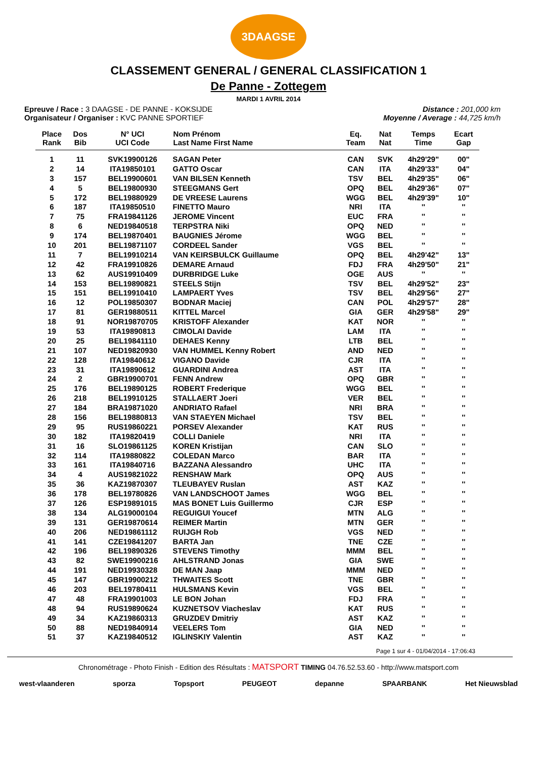3DAAGSE
CLASSEMENT GENERAL / GENERAL CLASSIFICATION 1
De Panne - Zottegem
MARDI 1 AVRIL 2014
Epreuve / Race : 3 DAAGSE - DE PANNE - KOKSIJDE
Organisateur / Organiser : KVC PANNE SPORTIEF
Distance : 201,000 km
Moyenne / Average : 44,725 km/h
| Place Rank | Dos Bib | N° UCI UCI Code | Nom Prénom Last Name First Name | Eq. Team | Nat Nat | Temps Time | Ecart Gap |
| --- | --- | --- | --- | --- | --- | --- | --- |
| 1 | 11 | SVK19900126 | SAGAN Peter | CAN | SVK | 4h29'29" | 00" |
| 2 | 14 | ITA19850101 | GATTO Oscar | CAN | ITA | 4h29'33" | 04" |
| 3 | 157 | BEL19900601 | VAN BILSEN Kenneth | TSV | BEL | 4h29'35" | 06" |
| 4 | 5 | BEL19800930 | STEEGMANS Gert | OPQ | BEL | 4h29'36" | 07" |
| 5 | 172 | BEL19880929 | DE VREESE Laurens | WGG | BEL | 4h29'39" | 10" |
| 6 | 187 | ITA19850510 | FINETTO Mauro | NRI | ITA | '' | '' |
| 7 | 75 | FRA19841126 | JEROME Vincent | EUC | FRA | '' | '' |
| 8 | 6 | NED19840518 | TERPSTRA Niki | OPQ | NED | '' | '' |
| 9 | 174 | BEL19870401 | BAUGNIES Jérome | WGG | BEL | '' | '' |
| 10 | 201 | BEL19871107 | CORDEEL Sander | VGS | BEL | '' | '' |
| 11 | 7 | BEL19910214 | VAN KEIRSBULCK Guillaume | OPQ | BEL | 4h29'42" | 13" |
| 12 | 42 | FRA19910826 | DEMARE Arnaud | FDJ | FRA | 4h29'50" | 21" |
| 13 | 62 | AUS19910409 | DURBRIDGE Luke | OGE | AUS | '' | '' |
| 14 | 153 | BEL19890821 | STEELS Stijn | TSV | BEL | 4h29'52" | 23" |
| 15 | 151 | BEL19910410 | LAMPAERT Yves | TSV | BEL | 4h29'56" | 27" |
| 16 | 12 | POL19850307 | BODNAR Maciej | CAN | POL | 4h29'57" | 28" |
| 17 | 81 | GER19880511 | KITTEL Marcel | GIA | GER | 4h29'58" | 29" |
| 18 | 91 | NOR19870705 | KRISTOFF Alexander | KAT | NOR | '' | '' |
| 19 | 53 | ITA19890813 | CIMOLAI Davide | LAM | ITA | '' | '' |
| 20 | 25 | BEL19841110 | DEHAES Kenny | LTB | BEL | '' | '' |
| 21 | 107 | NED19820930 | VAN HUMMEL Kenny Robert | AND | NED | '' | '' |
| 22 | 128 | ITA19840612 | VIGANO Davide | CJR | ITA | '' | '' |
| 23 | 31 | ITA19890612 | GUARDINI Andrea | AST | ITA | '' | '' |
| 24 | 2 | GBR19900701 | FENN Andrew | OPQ | GBR | '' | '' |
| 25 | 176 | BEL19890125 | ROBERT Frederique | WGG | BEL | '' | '' |
| 26 | 218 | BEL19910125 | STALLAERT Joeri | VER | BEL | '' | '' |
| 27 | 184 | BRA19871020 | ANDRIATO Rafael | NRI | BRA | '' | '' |
| 28 | 156 | BEL19880813 | VAN STAEYEN Michael | TSV | BEL | '' | '' |
| 29 | 95 | RUS19860221 | PORSEV Alexander | KAT | RUS | '' | '' |
| 30 | 182 | ITA19820419 | COLLI Daniele | NRI | ITA | '' | '' |
| 31 | 16 | SLO19861125 | KOREN Kristijan | CAN | SLO | '' | '' |
| 32 | 114 | ITA19880822 | COLEDAN Marco | BAR | ITA | '' | '' |
| 33 | 161 | ITA19840716 | BAZZANA Alessandro | UHC | ITA | '' | '' |
| 34 | 4 | AUS19821022 | RENSHAW Mark | OPQ | AUS | '' | '' |
| 35 | 36 | KAZ19870307 | TLEUBAYEV Ruslan | AST | KAZ | '' | '' |
| 36 | 178 | BEL19780826 | VAN LANDSCHOOT James | WGG | BEL | '' | '' |
| 37 | 126 | ESP19891015 | MAS BONET Luis Guillermo | CJR | ESP | '' | '' |
| 38 | 134 | ALG19000104 | REGUIGUI Youcef | MTN | ALG | '' | '' |
| 39 | 131 | GER19870614 | REIMER Martin | MTN | GER | '' | '' |
| 40 | 206 | NED19861112 | RUIJGH Rob | VGS | NED | '' | '' |
| 41 | 141 | CZE19841207 | BARTA Jan | TNE | CZE | '' | '' |
| 42 | 196 | BEL19890326 | STEVENS Timothy | MMM | BEL | '' | '' |
| 43 | 82 | SWE19900216 | AHLSTRAND Jonas | GIA | SWE | '' | '' |
| 44 | 191 | NED19930328 | DE MAN Jaap | MMM | NED | '' | '' |
| 45 | 147 | GBR19900212 | THWAITES Scott | TNE | GBR | '' | '' |
| 46 | 203 | BEL19780411 | HULSMANS Kevin | VGS | BEL | '' | '' |
| 47 | 48 | FRA19901003 | LE BON Johan | FDJ | FRA | '' | '' |
| 48 | 94 | RUS19890624 | KUZNETSOV Viacheslav | KAT | RUS | '' | '' |
| 49 | 34 | KAZ19860313 | GRUZDEV Dmitriy | AST | KAZ | '' | '' |
| 50 | 88 | NED19840914 | VEELERS Tom | GIA | NED | '' | '' |
| 51 | 37 | KAZ19840512 | IGLINSKIY Valentin | AST | KAZ | '' | '' |
Page 1 sur 4 - 01/04/2014 - 17:06:43
Chronométrage - Photo Finish - Edition des Résultats : MATSPORT TIMING 04.76.52.53.60 - http://www.matsport.com
west-vlaanderen sporza Topsport PEUGEOT depanne SPAARBANK Het Nieuwsblad